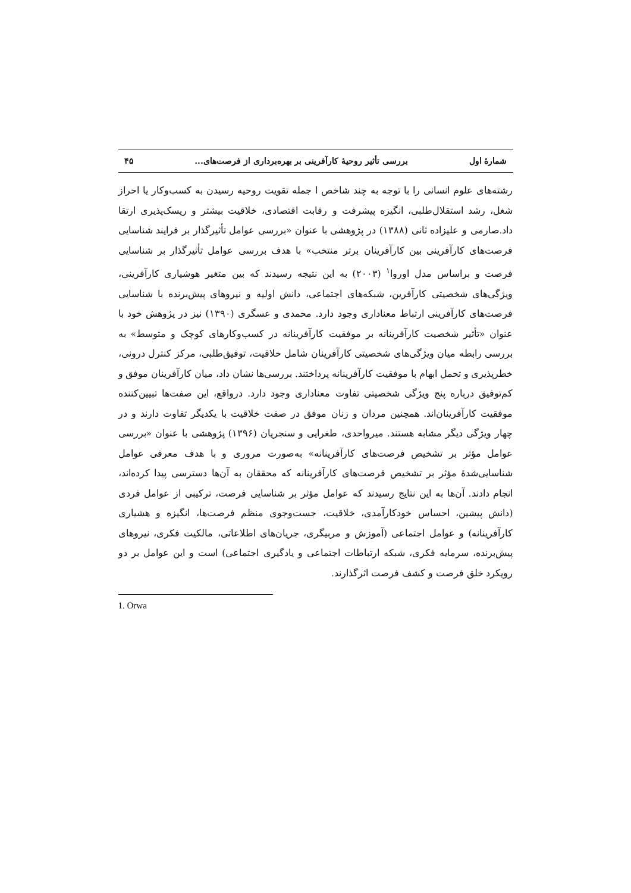شمارهٔ اول بررسی تأثیر روحیهٔ کارآفرینی بر بهره‌برداری از فرصت‌های... ۴۵
رشته‌های علوم انسانی را با توجه به چند شاخص ا جمله تقویت روحیه رسیدن به کسب‌وکار یا احراز شغل، رشد استقلال‌طلبی، انگیزه پیشرفت و رقابت اقتصادی، خلاقیت بیشتر و ریسک‌پذیری ارتقا داد.صارمی و علیزاده ثانی (۱۳۸۸) در پژوهشی با عنوان «بررسی عوامل تأثیرگذار بر فرایند شناسایی فرصت‌های کارآفرینی بین کارآفرینان برتر منتخب» با هدف بررسی عوامل تأثیرگذار بر شناسایی فرصت و براساس مدل اوروا<sup>۱</sup> (۲۰۰۳) به این نتیجه رسیدند که بین متغیر هوشیاری کارآفرینی، ویژگی‌های شخصیتی کارآفرین، شبکه‌های اجتماعی، دانش اولیه و نیروهای پیش‌برنده با شناسایی فرصت‌های کارآفرینی ارتباط معناداری وجود دارد. محمدی و عسگری (۱۳۹۰) نیز در پژوهش خود با عنوان «تأثیر شخصیت کارآفرینانه بر موفقیت کارآفرینانه در کسب‌وکارهای کوچک و متوسط» به بررسی رابطه میان ویژگی‌های شخصیتی کارآفرینان شامل خلاقیت، توفیق‌طلبی، مرکز کنترل درونی، خطرپذیری و تحمل ابهام با موفقیت کارآفرینانه پرداختند. بررسی‌ها نشان داد، میان کارآفرینان موفق و کم‌توفیق درباره پنج ویژگی شخصیتی تفاوت معناداری وجود دارد. درواقع، این صفت‌ها تبیین‌کننده موفقیت کارآفرینان‌اند. همچنین مردان و زنان موفق در صفت خلاقیت با یکدیگر تفاوت دارند و در چهار ویژگی دیگر مشابه هستند. میرواحدی، طغرایی و سنجریان (۱۳۹۶) پژوهشی با عنوان «بررسی عوامل مؤثر بر تشخیص فرصت‌های کارآفرینانه» به‌صورت مروری و با هدف معرفی عوامل شناسایی‌شدهٔ مؤثر بر تشخیص فرصت‌های کارآفرینانه که محققان به آن‌ها دسترسی پیدا کرده‌اند، انجام دادند. آن‌ها به این نتایج رسیدند که عوامل مؤثر بر شناسایی فرصت، ترکیبی از عوامل فردی (دانش پیشین، احساس خودکارآمدی، خلاقیت، جست‌وجوی منظم فرصت‌ها، انگیزه و هشیاری کارآفرینانه) و عوامل اجتماعی (آموزش و مربیگری، جریان‌های اطلاعاتی، مالکیت فکری، نیروهای پیش‌برنده، سرمایه فکری، شبکه ارتباطات اجتماعی و یادگیری اجتماعی) است و این عوامل بر دو رویکرد خلق فرصت و کشف فرصت اثرگذارند.
1. Orwa